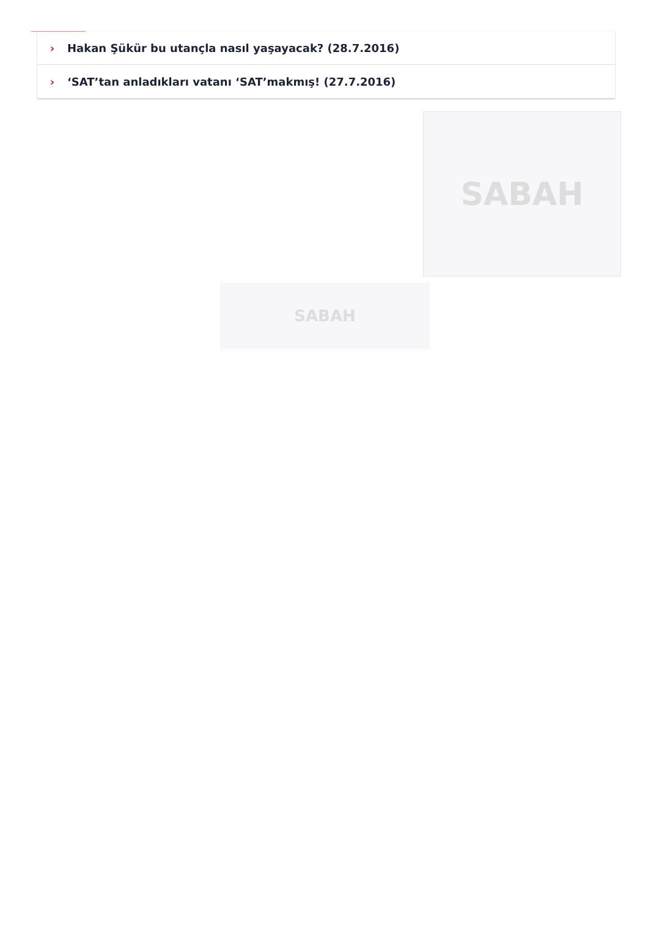› Hakan Şükür bu utançla nasıl yaşayacak? (28.7.2016)
› ‘SAT’tan anladıkları vatanı ‘SAT’makmış! (27.7.2016)
SABAH
SABAH